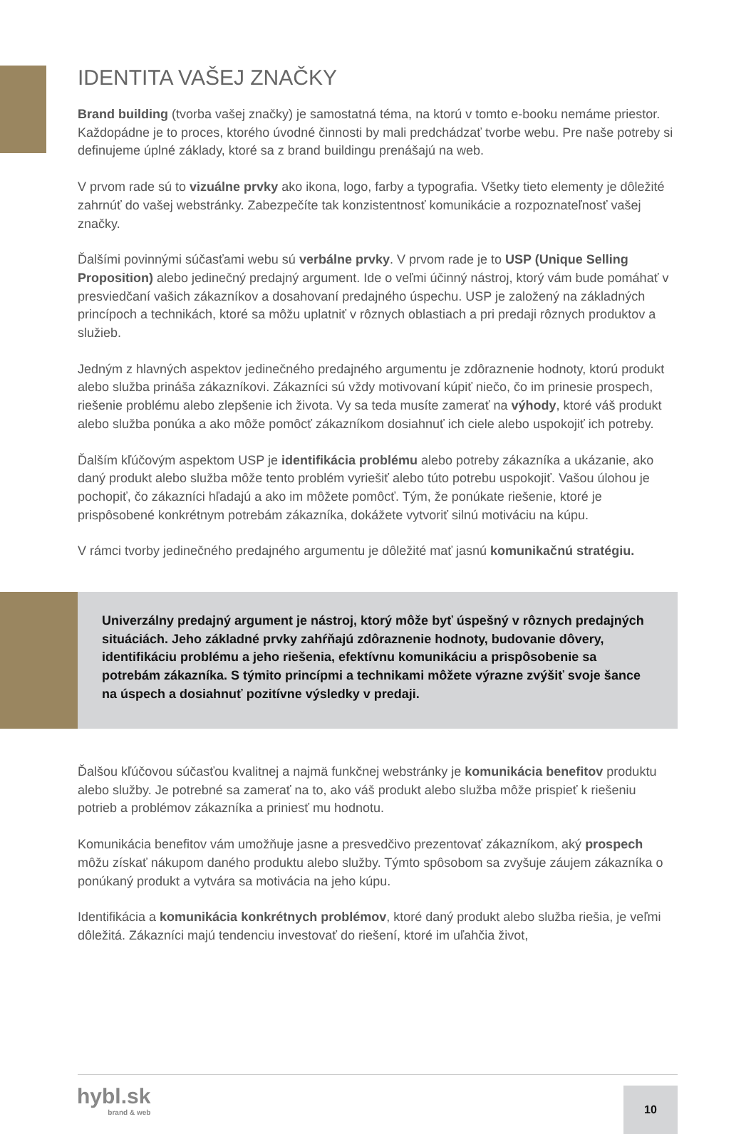IDENTITA VAŠEJ ZNAČKY
Brand building (tvorba vašej značky) je samostatná téma, na ktorú v tomto e-booku nemáme priestor. Každopádne je to proces, ktorého úvodné činnosti by mali predchádzať tvorbe webu. Pre naše potreby si definujeme úplné základy, ktoré sa z brand buildingu prenášajú na web.
V prvom rade sú to vizuálne prvky ako ikona, logo, farby a typografia. Všetky tieto elementy je dôležité zahrnúť do vašej webstránky. Zabezpečíte tak konzistentnosť komunikácie a rozpoznateľnosť vašej značky.
Ďalšími povinnými súčasťami webu sú verbálne prvky. V prvom rade je to USP (Unique Selling Proposition) alebo jedinečný predajný argument. Ide o veľmi účinný nástroj, ktorý vám bude pomáhať v presviedčaní vašich zákazníkov a dosahovaní predajného úspechu. USP je založený na základných princípoch a technikách, ktoré sa môžu uplatniť v rôznych oblastiach a pri predaji rôznych produktov a služieb.
Jedným z hlavných aspektov jedinečného predajného argumentu je zdôraznenie hodnoty, ktorú produkt alebo služba prináša zákazníkovi. Zákazníci sú vždy motivovaní kúpiť niečo, čo im prinesie prospech, riešenie problému alebo zlepšenie ich života. Vy sa teda musíte zamerať na výhody, ktoré váš produkt alebo služba ponúka a ako môže pomôcť zákazníkom dosiahnuť ich ciele alebo uspokojiť ich potreby.
Ďalším kľúčovým aspektom USP je identifikácia problému alebo potreby zákazníka a ukázanie, ako daný produkt alebo služba môže tento problém vyriešiť alebo túto potrebu uspokojiť. Vašou úlohou je pochopiť, čo zákazníci hľadajú a ako im môžete pomôcť. Tým, že ponúkate riešenie, ktoré je prispôsobené konkrétnym potrebám zákazníka, dokážete vytvoriť silnú motiváciu na kúpu.
V rámci tvorby jedinečného predajného argumentu je dôležité mať jasnú komunikačnú stratégiu.
Univerzálny predajný argument je nástroj, ktorý môže byť úspešný v rôznych predajných situáciách. Jeho základné prvky zahŕňajú zdôraznenie hodnoty, budovanie dôvery, identifikáciu problému a jeho riešenia, efektívnu komunikáciu a prispôsobenie sa potrebám zákazníka. S týmito princípmi a technikami môžete výrazne zvýšiť svoje šance na úspech a dosiahnuť pozitívne výsledky v predaji.
Ďalšou kľúčovou súčasťou kvalitnej a najmä funkčnej webstránky je komunikácia benefitov produktu alebo služby. Je potrebné sa zamerať na to, ako váš produkt alebo služba môže prispieť k riešeniu potrieb a problémov zákazníka a priniesť mu hodnotu.
Komunikácia benefitov vám umožňuje jasne a presvedčivo prezentovať zákazníkom, aký prospech môžu získať nákupom daného produktu alebo služby. Týmto spôsobom sa zvyšuje záujem zákazníka o ponúkaný produkt a vytvára sa motivácia na jeho kúpu.
Identifikácia a komunikácia konkrétnych problémov, ktoré daný produkt alebo služba riešia, je veľmi dôležitá. Zákazníci majú tendenciu investovať do riešení, ktoré im uľahčia život,
hybl.sk
brand & web
10